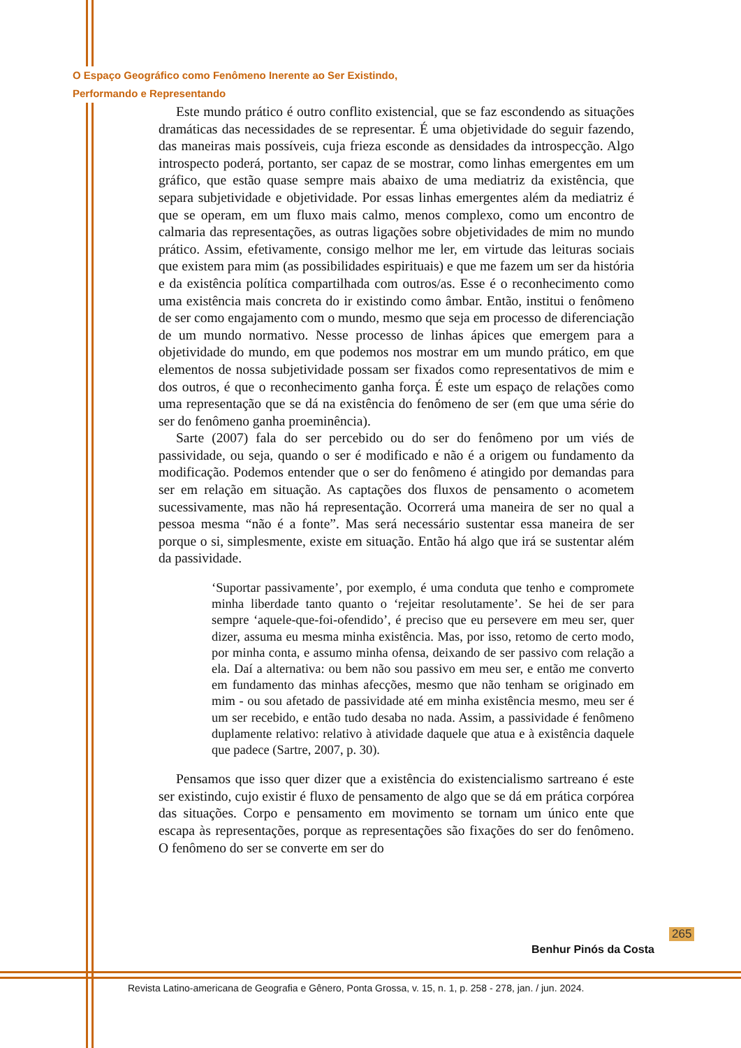O Espaço Geográfico como Fenômeno Inerente ao Ser Existindo,
Performando e Representando
Este mundo prático é outro conflito existencial, que se faz escondendo as situações dramáticas das necessidades de se representar. É uma objetividade do seguir fazendo, das maneiras mais possíveis, cuja frieza esconde as densidades da introspecção. Algo introspecto poderá, portanto, ser capaz de se mostrar, como linhas emergentes em um gráfico, que estão quase sempre mais abaixo de uma mediatriz da existência, que separa subjetividade e objetividade. Por essas linhas emergentes além da mediatriz é que se operam, em um fluxo mais calmo, menos complexo, como um encontro de calmaria das representações, as outras ligações sobre objetividades de mim no mundo prático. Assim, efetivamente, consigo melhor me ler, em virtude das leituras sociais que existem para mim (as possibilidades espirituais) e que me fazem um ser da história e da existência política compartilhada com outros/as. Esse é o reconhecimento como uma existência mais concreta do ir existindo como âmbar. Então, institui o fenômeno de ser como engajamento com o mundo, mesmo que seja em processo de diferenciação de um mundo normativo. Nesse processo de linhas ápices que emergem para a objetividade do mundo, em que podemos nos mostrar em um mundo prático, em que elementos de nossa subjetividade possam ser fixados como representativos de mim e dos outros, é que o reconhecimento ganha força. É este um espaço de relações como uma representação que se dá na existência do fenômeno de ser (em que uma série do ser do fenômeno ganha proeminência).
Sarte (2007) fala do ser percebido ou do ser do fenômeno por um viés de passividade, ou seja, quando o ser é modificado e não é a origem ou fundamento da modificação. Podemos entender que o ser do fenômeno é atingido por demandas para ser em relação em situação. As captações dos fluxos de pensamento o acometem sucessivamente, mas não há representação. Ocorrerá uma maneira de ser no qual a pessoa mesma “não é a fonte”. Mas será necessário sustentar essa maneira de ser porque o si, simplesmente, existe em situação. Então há algo que irá se sustentar além da passividade.
‘Suportar passivamente’, por exemplo, é uma conduta que tenho e compromete minha liberdade tanto quanto o ‘rejeitar resolutamente’. Se hei de ser para sempre ‘aquele-que-foi-ofendido’, é preciso que eu persevere em meu ser, quer dizer, assuma eu mesma minha existência. Mas, por isso, retomo de certo modo, por minha conta, e assumo minha ofensa, deixando de ser passivo com relação a ela. Daí a alternativa: ou bem não sou passivo em meu ser, e então me converto em fundamento das minhas afecções, mesmo que não tenham se originado em mim - ou sou afetado de passividade até em minha existência mesmo, meu ser é um ser recebido, e então tudo desaba no nada. Assim, a passividade é fenômeno duplamente relativo: relativo à atividade daquele que atua e à existência daquele que padece (Sartre, 2007, p. 30).
Pensamos que isso quer dizer que a existência do existencialismo sartreano é este ser existindo, cujo existir é fluxo de pensamento de algo que se dá em prática corpórea das situações. Corpo e pensamento em movimento se tornam um único ente que escapa às representações, porque as representações são fixações do ser do fenômeno. O fenômeno do ser se converte em ser do
265
Benhur Pinós da Costa
Revista Latino-americana de Geografia e Gênero, Ponta Grossa, v. 15, n. 1, p. 258 - 278, jan. / jun. 2024.